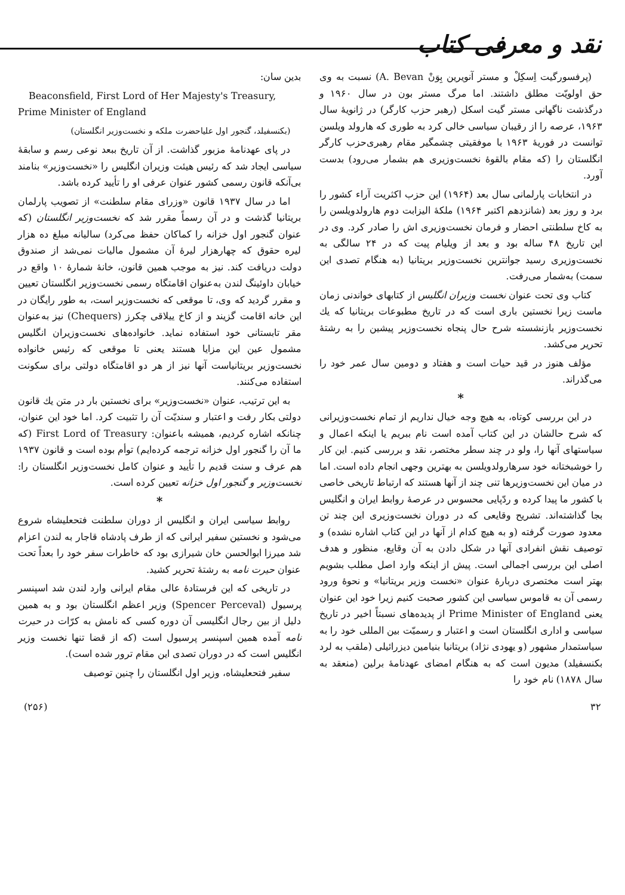نقد و معرفی کتاب
(پرفسورگیت اِسکِلْ و مستر آنویرین بِوَنْ A. Bevan) نسبت به وی حق اولویّت مطلق داشتند. اما مرگ مستر بون در سال ۱۹۶۰ و درگذشت ناگهانی مستر گیت اسکل (رهبر حزب کارگر) در ژانویهٔ سال ۱۹۶۳، عرصه را از رقیبان سیاسی خالی کرد به طوری که هارولد ویلسن توانست در فوریهٔ ۱۹۶۳ با موفقیتی چشمگیر مقام رهبری‌حزب کارگر انگلستان را (که مقام بالقوهٔ نخست‌وزیری هم بشمار می‌رود) بدست آورد.
در انتخابات پارلمانی سال بعد (۱۹۶۴) این حزب اکثریت آراء کشور را برد و روز بعد (شانزدهم اکتبر ۱۹۶۴) ملکهٔ الیزابت دوم هارولدویلسن را به کاخ سلطنتی احضار و فرمان نخست‌وزیری اش را صادر کرد. وی در این تاریخ ۴۸ ساله بود و بعد از ویلیام پیت که در ۲۴ سالگی به نخست‌وزیری رسید جوانترین نخست‌وزیر بریتانیا (به هنگام تصدی این سمت) به‌شمار می‌رفت.
کتاب وی تحت عنوان نخست وزیران انگلیس از کتابهای خواندنی زمان ماست زیرا نخستین باری است که در تاریخ مطبوعات بریتانیا که یك نخست‌وزیر بازنشسته شرح حال پنجاه نخست‌وزیر پیشین را به رشتهٔ تحریر می‌کشد.
مؤلف هنوز در قید حیات است و هفتاد و دومین سال عمر خود را می‌گذراند.
*
در این بررسی کوتاه، به هیچ وجه خیال نداریم از تمام نخست‌وزیرانی که شرح حالشان در این کتاب آمده است نام ببریم یا اینکه اعمال و سیاستهای آنها را، ولو در چند سطر مختصر، نقد و بررسی کنیم. این کار را خوشبختانه خود سرهارولدویلسن به بهترین وجهی انجام داده است. اما در میان این نخست‌وزیرها تنی چند از آنها هستند که ارتباط تاریخی خاصی با کشور ما پیدا کرده و ردّپایی محسوس در عرصهٔ روابط ایران و انگلیس بجا گذاشته‌اند. تشریح وقایعی که در دوران نخست‌وزیری این چند تن معدود صورت گرفته (و به هیچ کدام از آنها در این کتاب اشاره نشده) و توصیف نقش انفرادی آنها در شکل دادن به آن وقایع، منظور و هدف اصلی این بررسی اجمالی است. پیش از اینکه وارد اصل مطلب بشویم بهتر است مختصری دربارهٔ عنوان «نخست وزیر بریتانیا» و نحوهٔ ورود رسمی آن به قاموس سیاسی این کشور صحبت کنیم زیرا خود این عنوان یعنی Prime Minister of England از پدیده‌های نسبتاً اخیر در تاریخ سیاسی و اداری انگلستان است و اعتبار و رسمیّت بین المللی خود را به سیاستمدار مشهور (و یهودی نژاد) بریتانیا بنیامین دیزرائیلی (ملقب به لرد بکنسفیلد) مدیون است که به هنگام امضای عهدنامهٔ برلین (منعقد به سال ۱۸۷۸) نام خود را
بدین سان:
Beaconsfield, First Lord of Her Majesty's Treasury, Prime Minister of England
(بکنسفیلد، گنجور اول علیاحضرت ملکه و نخست‌وزیر انگلستان)
در پای عهدنامهٔ مزبور گذاشت. از آن تاریخ ببعد نوعی رسم و سابقهٔ سیاسی ایجاد شد که رئیس هیئت وزیران انگلیس را «نخست‌وزیر» بنامند بی‌آنکه قانون رسمی کشور عنوان عرفی او را تأیید کرده باشد.
اما در سال ۱۹۳۷ قانون «وزرای مقام سلطنت» از تصویب پارلمان بریتانیا گذشت و در آن رسماً مقرر شد که نخست‌وزیر انگلستان (که عنوان گنجور اول خزانه را کماکان حفظ می‌کرد) سالیانه مبلغ ده هزار لیره حقوق که چهارهزار لیرهٔ آن مشمول مالیات نمی‌شد از صندوق دولت دریافت کند. نیز به موجب همین قانون، خانهٔ شمارهٔ ۱۰ واقع در خیابان داوئینگ لندن به‌عنوان اقامتگاه رسمی نخست‌وزیر انگلستان تعیین و مقرر گردید که وی، تا موقعی که نخست‌وزیر است، به طور رایگان در این خانه اقامت گزیند و از کاخ ییلاقی چکرز (Chequers) نیز به‌عنوان مقر تابستانی خود استفاده نماید. خانواده‌های نخست‌وزیران انگلیس مشمول عین این مزایا هستند یعنی تا موقعی که رئیس خانواده نخست‌وزیر بریتانیاست آنها نیز از هر دو اقامتگاه دولتی برای سکونت استفاده می‌کنند.
به این ترتیب، عنوان «نخست‌وزیر» برای نخستین بار در متن یك قانون دولتی بکار رفت و اعتبار و سندیّت آن را تثبیت کرد. اما خود این عنوان، چنانکه اشاره کردیم، همیشه باعنوان: First Lord of Treasury (که ما آن را گنجور اول خزانه ترجمه کرده‌ایم) توأم بوده است و قانون ۱۹۳۷ هم عرف و سنت قدیم را تأیید و عنوان کامل نخست‌وزیر انگلستان را: نخست‌وزیر و گنجور اول خزانه تعیین کرده است.
*
روابط سیاسی ایران و انگلیس از دوران سلطنت فتحعلیشاه شروع می‌شود و نخستین سفیر ایرانی که از طرف پادشاه قاجار به لندن اعزام شد میرزا ابوالحسن خان شیرازی بود که خاطرات سفر خود را بعداً تحت عنوان حیرت نامه به رشتهٔ تحریر کشید.
در تاریخی که این فرستادهٔ عالی مقام ایرانی وارد لندن شد اسپنسر پرسیول (Spencer Perceval) وزیر اعظم انگلستان بود و به همین دلیل از بین رجال انگلیسی آن دوره کسی که نامش به کرّات در حیرت نامه آمده همین اسپنسر پرسیول است (که از قضا تنها نخست وزیر انگلیس است که در دوران تصدی این مقام ترور شده است).
سفیر فتحعلیشاه، وزیر اول انگلستان را چنین توصیف
۳۲ (۲۵۶)